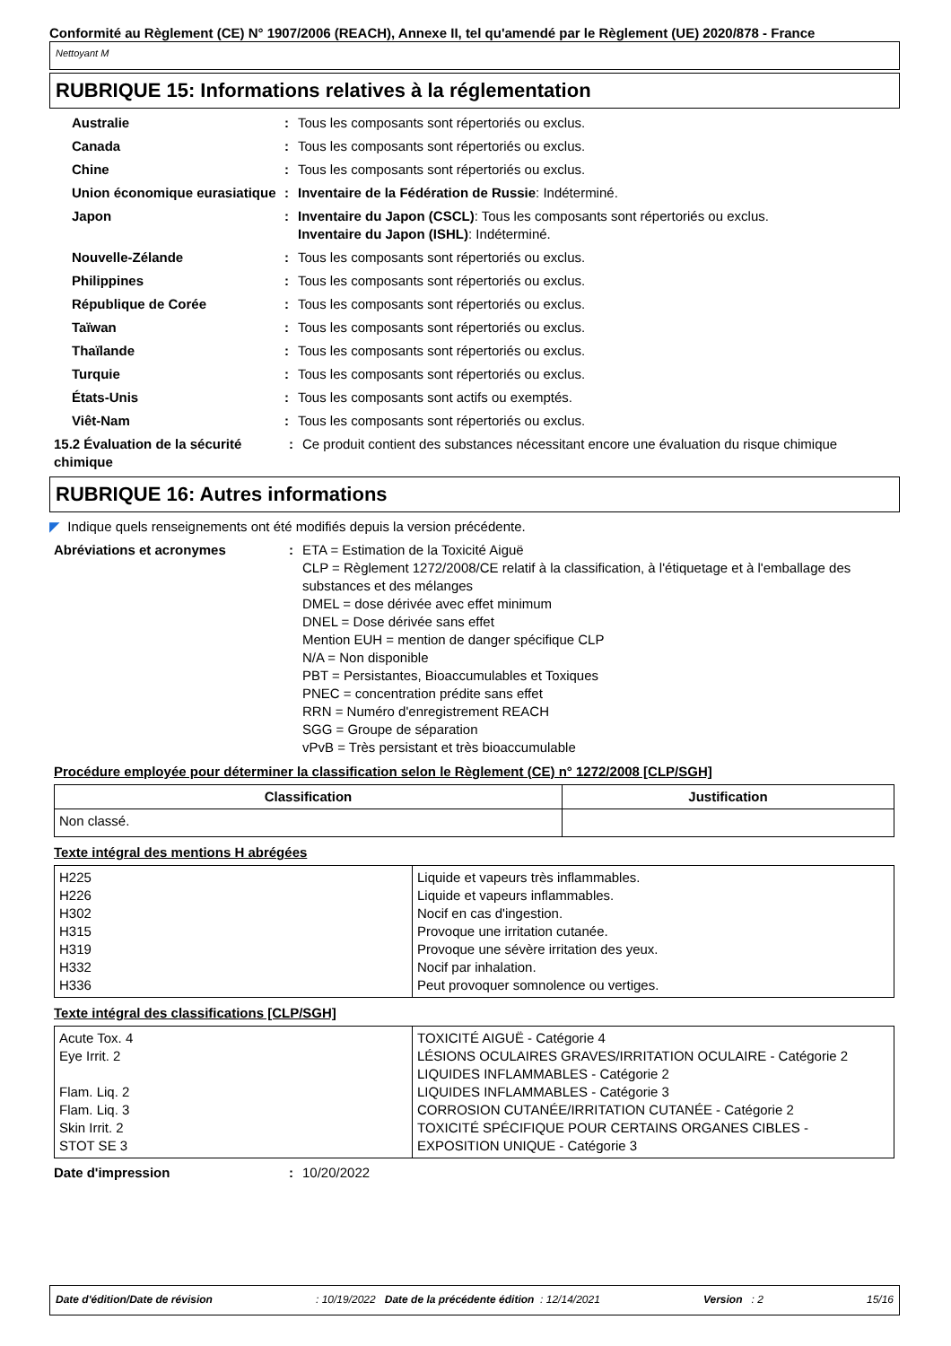Conformité au Règlement (CE) N° 1907/2006 (REACH), Annexe II, tel qu'amendé par le Règlement (UE) 2020/878 - France
Nettoyant M
RUBRIQUE 15: Informations relatives à la réglementation
Australie : Tous les composants sont répertoriés ou exclus.
Canada : Tous les composants sont répertoriés ou exclus.
Chine : Tous les composants sont répertoriés ou exclus.
Union économique eurasiatique
: Inventaire de la Fédération de Russie: Indéterminé.
Japon : Inventaire du Japon (CSCL): Tous les composants sont répertoriés ou exclus.
Inventaire du Japon (ISHL): Indéterminé.
Nouvelle-Zélande : Tous les composants sont répertoriés ou exclus.
Philippines : Tous les composants sont répertoriés ou exclus.
République de Corée : Tous les composants sont répertoriés ou exclus.
Taïwan : Tous les composants sont répertoriés ou exclus.
Thaïlande : Tous les composants sont répertoriés ou exclus.
Turquie : Tous les composants sont répertoriés ou exclus.
États-Unis : Tous les composants sont actifs ou exemptés.
Viêt-Nam : Tous les composants sont répertoriés ou exclus.
15.2 Évaluation de la sécurité chimique
: Ce produit contient des substances nécessitant encore une évaluation du risque chimique
RUBRIQUE 16: Autres informations
◤ Indique quels renseignements ont été modifiés depuis la version précédente.
Abréviations et acronymes : ETA = Estimation de la Toxicité Aiguë
CLP = Règlement 1272/2008/CE relatif à la classification, à l'étiquetage et à l'emballage des substances et des mélanges
DMEL = dose dérivée avec effet minimum
DNEL = Dose dérivée sans effet
Mention EUH = mention de danger spécifique CLP
N/A = Non disponible
PBT = Persistantes, Bioaccumulables et Toxiques
PNEC = concentration prédite sans effet
RRN = Numéro d'enregistrement REACH
SGG = Groupe de séparation
vPvB = Très persistant et très bioaccumulable
Procédure employée pour déterminer la classification selon le Règlement (CE) n° 1272/2008 [CLP/SGH]
| Classification | Justification |
| --- | --- |
| Non classé. | |
Texte intégral des mentions H abrégées
| H225 H226 H302 H315 H319 H332 H336 | Liquide et vapeurs très inflammables. Liquide et vapeurs inflammables. Nocif en cas d'ingestion. Provoque une irritation cutanée. Provoque une sévère irritation des yeux. Nocif par inhalation. Peut provoquer somnolence ou vertiges. |
Texte intégral des classifications [CLP/SGH]
| Acute Tox. 4 Eye Irrit. 2 Flam. Liq. 2 Flam. Liq. 3 Skin Irrit. 2 STOT SE 3 | TOXICITÉ AIGUË - Catégorie 4 LÉSIONS OCULAIRES GRAVES/IRRITATION OCULAIRE - Catégorie 2 LIQUIDES INFLAMMABLES - Catégorie 2 LIQUIDES INFLAMMABLES - Catégorie 3 CORROSION CUTANÉE/IRRITATION CUTANÉE - Catégorie 2 TOXICITÉ SPÉCIFIQUE POUR CERTAINS ORGANES CIBLES - EXPOSITION UNIQUE - Catégorie 3 |
Date d'impression : 10/20/2022
Date d'édition/Date de révision: 10/19/2022 Date de la précédente édition : 12/14/2021 Version : 2 15/16